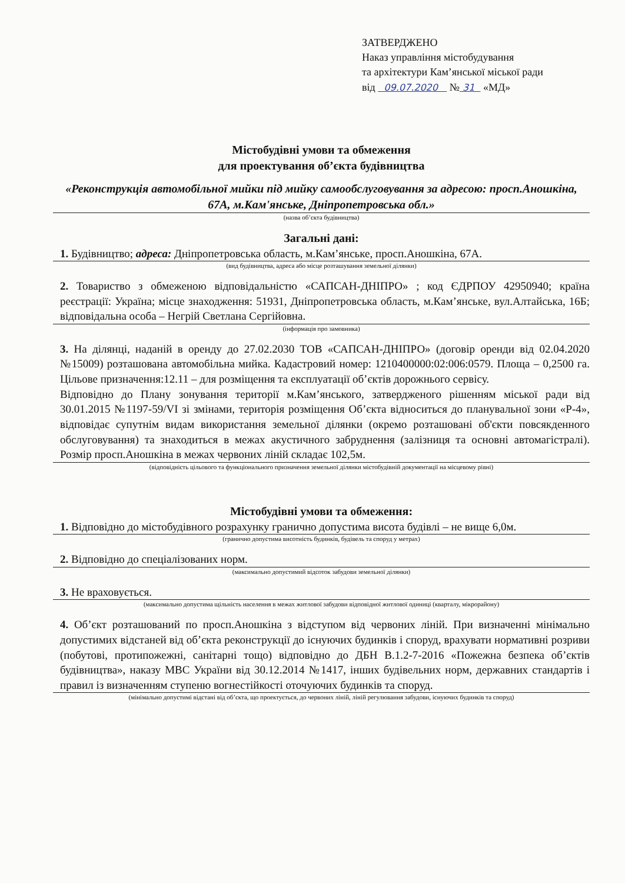ЗАТВЕРДЖЕНО
Наказ управління містобудування
та архітектури Кам’янської міської ради
від 09.07.2020 № 31 «МД»
Містобудівні умови та обмеження
для проектування об’єкта будівництва
«Реконструкція автомобільної мийки під мийку самообслуговування за адресою: просп.Аношкіна, 67А, м.Кам'янське, Дніпропетровська обл.»
(назва об’єкта будівництва)
Загальні дані:
1. Будівництво; адреса: Дніпропетровська область, м.Кам’янське, просп.Аношкіна, 67А.
(вид будівництва, адреса або місце розташування земельної ділянки)
2. Товариство з обмеженою відповідальністю «САПСАН-ДНІПРО» ; код ЄДРПОУ 42950940; країна реєстрації: Україна; місце знаходження: 51931, Дніпропетровська область, м.Кам’янське, вул.Алтайська, 16Б; відповідальна особа – Негрій Светлана Сергійовна.
(інформація про замовника)
3. На ділянці, наданій в оренду до 27.02.2030 ТОВ «САПСАН-ДНІПРО» (договір оренди від 02.04.2020 №15009) розташована автомобільна мийка. Кадастровий номер: 1210400000:02:006:0579. Площа – 0,2500 га. Цільове призначення:12.11 – для розміщення та експлуатації об’єктів дорожнього сервісу.
Відповідно до Плану зонування території м.Кам’янського, затвердженого рішенням міської ради від 30.01.2015 №1197-59/VI зі змінами, територія розміщення Об’єкта відноситься до планувальної зони «Р-4», відповідає супутнім видам використання земельної ділянки (окремо розташовані об'єкти повсякденного обслуговування) та знаходиться в межах акустичного забруднення (залізниця та основні автомагістралі). Розмір просп.Аношкіна в межах червоних ліній складає 102,5м.
(відповідність цільового та функціонального призначення земельної ділянки містобудівній документації на місцевому рівні)
Містобудівні умови та обмеження:
1. Відповідно до містобудівного розрахунку гранично допустима висота будівлі – не вище 6,0м.
(гранично допустима висотність будинків, будівель та споруд у метрах)
2. Відповідно до спеціалізованих норм.
(максимально допустимий відсоток забудови земельної ділянки)
3. Не враховується.
(максимально допустима щільність населення в межах житлової забудови відповідної житлової одиниці (кварталу, мікрорайону)
4. Об’єкт розташований по просп.Аношкіна з відступом від червоних ліній. При визначенні мінімально допустимих відстаней від об’єкта реконструкції до існуючих будинків і споруд, врахувати нормативні розриви (побутові, протипожежні, санітарні тощо) відповідно до ДБН В.1.2-7-2016 «Пожежна безпека об’єктів будівництва», наказу МВС України від 30.12.2014 №1417, інших будівельних норм, державних стандартів і правил із визначенням ступеню вогнестійкості оточуючих будинків та споруд.
(мінімально допустимі відстані від об’єкта, що проектується, до червоних ліній, ліній регулювання забудови, існуючих будинків та споруд)